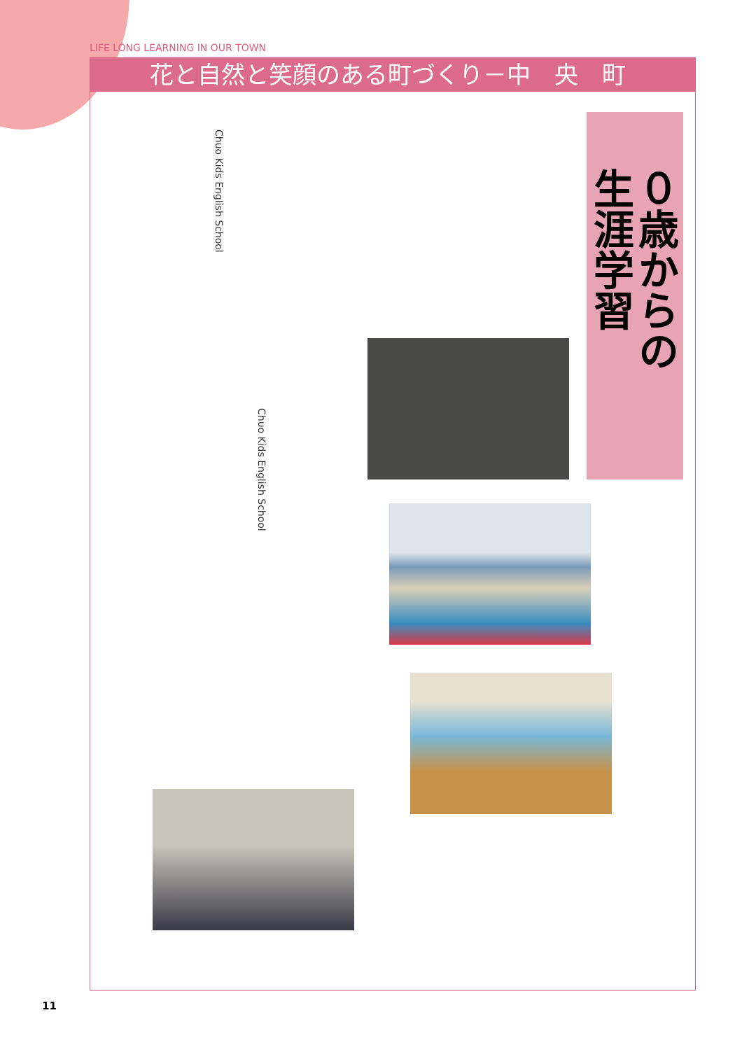LIFE LONG LEARNING IN OUR TOWN
花と自然と笑顔のある町づくり－中　央　町
０歳からの
生涯学習
Chuo Kids English School
Chuo Kids English School
11